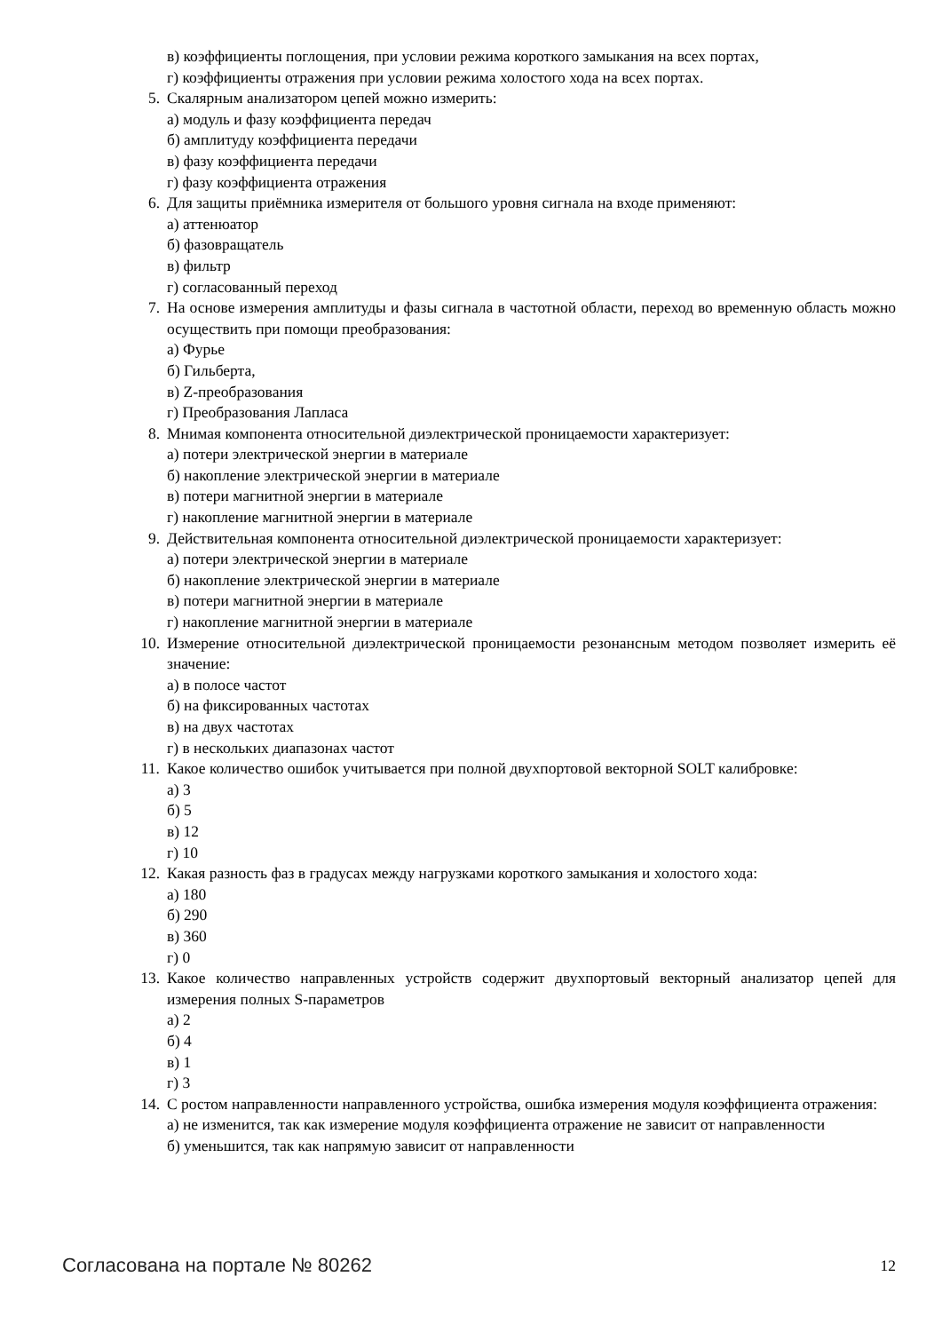в) коэффициенты поглощения, при условии режима короткого замыкания на всех портах,
г) коэффициенты отражения при условии режима холостого хода на всех портах.
5. Скалярным анализатором цепей можно измерить:
а) модуль и фазу коэффициента передач
б) амплитуду коэффициента передачи
в) фазу коэффициента передачи
г) фазу коэффициента отражения
6. Для защиты приёмника измерителя от большого уровня сигнала на входе применяют:
а) аттенюатор
б) фазовращатель
в) фильтр
г) согласованный переход
7. На основе измерения амплитуды и фазы сигнала в частотной области, переход во временную область можно осуществить при помощи преобразования:
а) Фурье
б) Гильберта,
в) Z-преобразования
г) Преобразования Лапласа
8. Мнимая компонента относительной диэлектрической проницаемости характеризует:
а) потери электрической энергии в материале
б) накопление электрической энергии в материале
в) потери магнитной энергии в материале
г) накопление магнитной энергии в материале
9. Действительная компонента относительной диэлектрической проницаемости характеризует:
а) потери электрической энергии в материале
б) накопление электрической энергии в материале
в) потери магнитной энергии в материале
г) накопление магнитной энергии в материале
10. Измерение относительной диэлектрической проницаемости резонансным методом позволяет измерить её значение:
а) в полосе частот
б) на фиксированных частотах
в) на двух частотах
г) в нескольких диапазонах частот
11. Какое количество ошибок учитывается при полной двухпортовой векторной SOLT калибровке:
а) 3
б) 5
в) 12
г) 10
12. Какая разность фаз в градусах между нагрузками короткого замыкания и холостого хода:
а) 180
б) 290
в) 360
г) 0
13. Какое количество направленных устройств содержит двухпортовый векторный анализатор цепей для измерения полных S-параметров
а) 2
б) 4
в) 1
г) 3
14. С ростом направленности направленного устройства, ошибка измерения модуля коэффициента отражения:
а) не изменится, так как измерение модуля коэффициента отражение не зависит от направленности
б) уменьшится, так как напрямую зависит от направленности
Согласована на портале № 80262 12